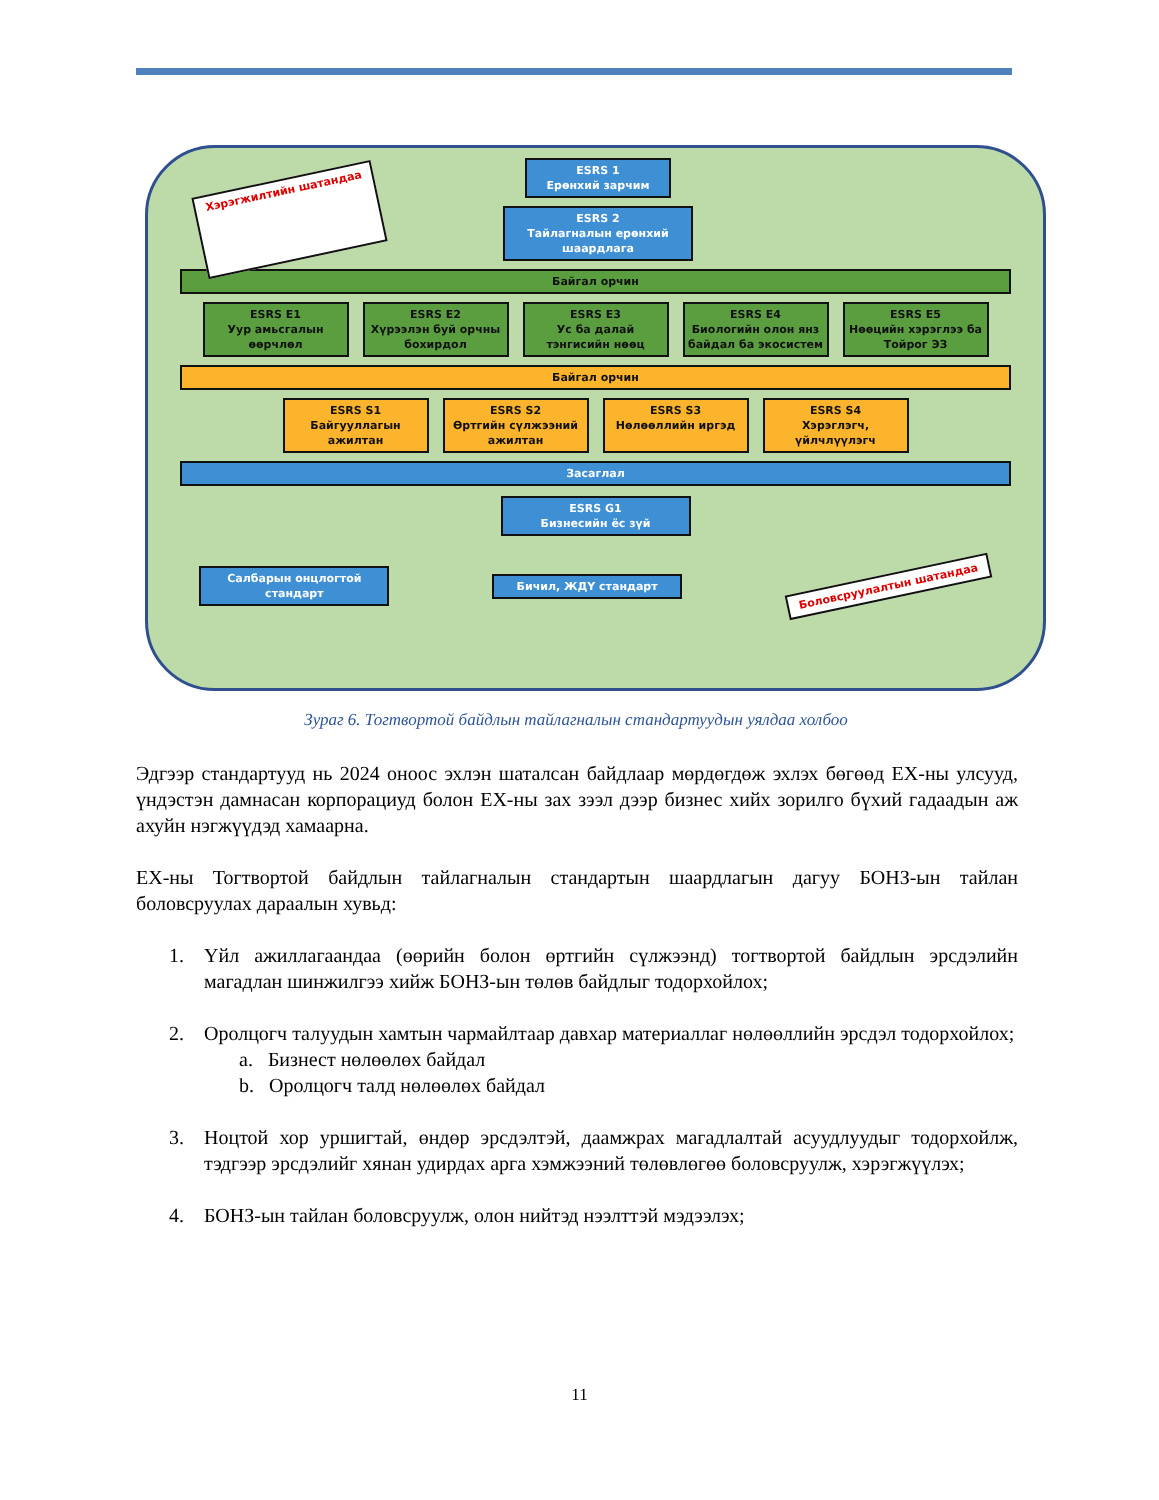Хэрэгжилтийн шатандаа
ESRS 1
Ерөнхий зарчим
ESRS 2
Тайлагналын ерөнхий шаардлага
Байгал орчин
ESRS E1
Уур амьсгалын өөрчлөл
ESRS E2
Хүрээлэн буй орчны бохирдол
ESRS E3
Ус ба далай тэнгисийн нөөц
ESRS E4
Биологийн олон янз байдал ба экосистем
ESRS E5
Нөөцийн хэрэглээ ба Тойрог ЭЗ
Байгал орчин
ESRS S1
Байгууллагын ажилтан
ESRS S2
Өртгийн сүлжээний ажилтан
ESRS S3
Нөлөөллийн иргэд
ESRS S4
Хэрэглэгч, үйлчлүүлэгч
Засаглал
ESRS G1
Бизнесийн ёс зүй
Салбарын онцлогтой стандарт Бичил, ЖДҮ стандарт
Боловсруулалтын шатандаа
Зураг 6. Тогтвортой байдлын тайлагналын стандартуудын уялдаа холбоо
Эдгээр стандартууд нь 2024 оноос эхлэн шаталсан байдлаар мөрдөгдөж эхлэх бөгөөд ЕХ-ны улсууд, үндэстэн дамнасан корпорациуд болон ЕХ-ны зах зээл дээр бизнес хийх зорилго бүхий гадаадын аж ахуйн нэгжүүдэд хамаарна.
ЕХ-ны Тогтвортой байдлын тайлагналын стандартын шаардлагын дагуу БОНЗ-ын тайлан боловсруулах дараалын хувьд:
1. Үйл ажиллагаандаа (өөрийн болон өртгийн сүлжээнд) тогтвортой байдлын эрсдэлийн магадлан шинжилгээ хийж БОНЗ-ын төлөв байдлыг тодорхойлох;
2. Оролцогч талуудын хамтын чармайлтаар давхар материаллаг нөлөөллийн эрсдэл тодорхойлох;
a. Бизнест нөлөөлөх байдал
b. Оролцогч талд нөлөөлөх байдал
3. Ноцтой хор уршигтай, өндөр эрсдэлтэй, даамжрах магадлалтай асуудлуудыг тодорхойлж, тэдгээр эрсдэлийг хянан удирдах арга хэмжээний төлөвлөгөө боловсруулж, хэрэгжүүлэх;
4. БОНЗ-ын тайлан боловсруулж, олон нийтэд нээлттэй мэдээлэх;
11